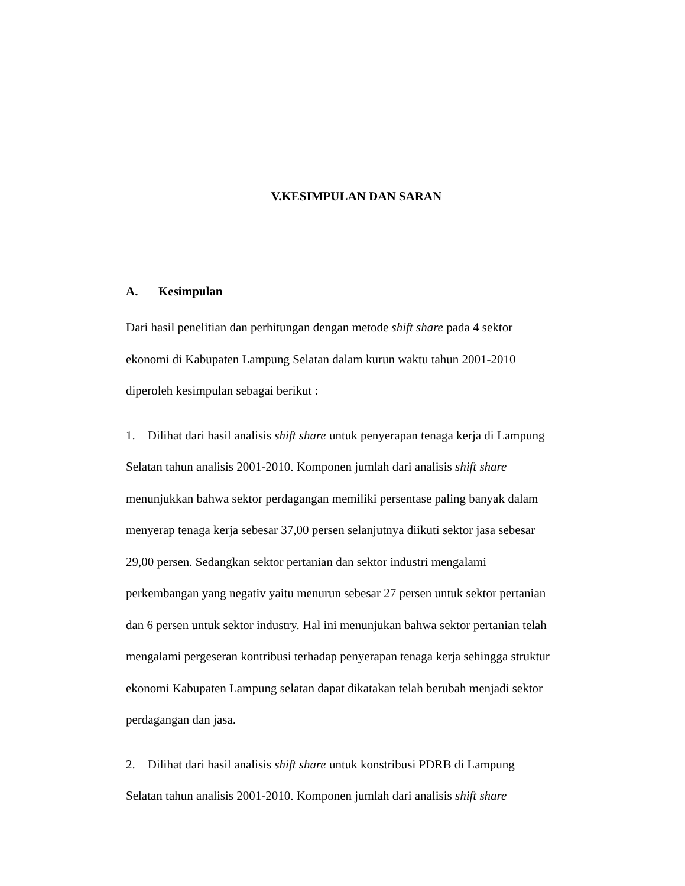V.KESIMPULAN DAN SARAN
A. Kesimpulan
Dari hasil penelitian dan perhitungan dengan metode shift share pada 4 sektor
ekonomi di Kabupaten Lampung Selatan dalam kurun waktu tahun 2001-2010
diperoleh kesimpulan sebagai berikut :
1. Dilihat dari hasil analisis shift share untuk penyerapan tenaga kerja di Lampung
Selatan tahun analisis 2001-2010. Komponen jumlah dari analisis shift share
menunjukkan bahwa sektor perdagangan memiliki persentase paling banyak dalam
menyerap tenaga kerja sebesar 37,00 persen selanjutnya diikuti sektor jasa sebesar
29,00 persen. Sedangkan sektor pertanian dan sektor industri mengalami
perkembangan yang negativ yaitu menurun sebesar 27 persen untuk sektor pertanian
dan 6 persen untuk sektor industry. Hal ini menunjukan bahwa sektor pertanian telah
mengalami pergeseran kontribusi terhadap penyerapan tenaga kerja sehingga struktur
ekonomi Kabupaten Lampung selatan dapat dikatakan telah berubah menjadi sektor
perdagangan dan jasa.
2. Dilihat dari hasil analisis shift share untuk konstribusi PDRB di Lampung
Selatan tahun analisis 2001-2010. Komponen jumlah dari analisis shift share